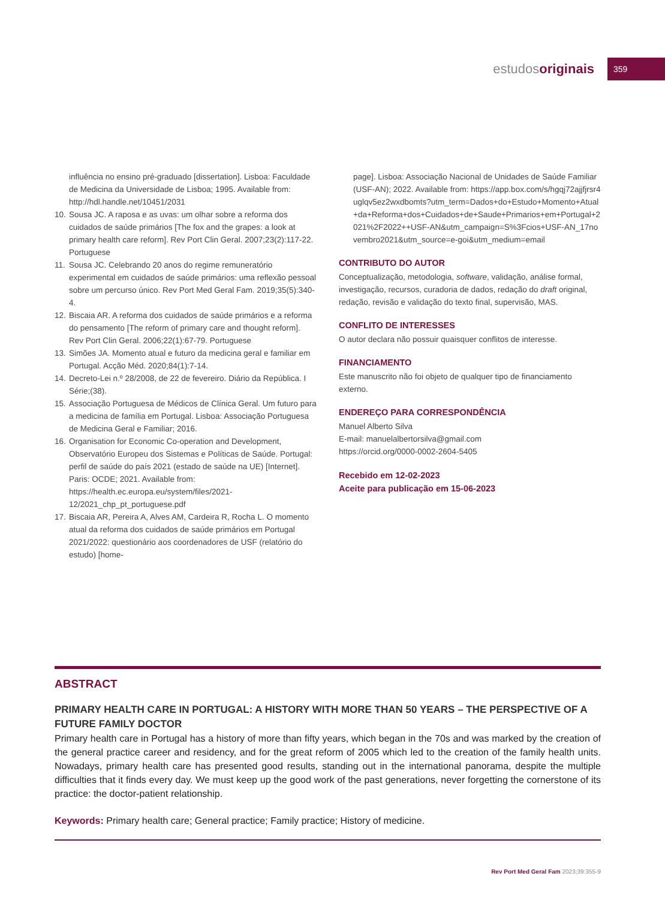estudosoriginais
359
influência no ensino pré-graduado [dissertation]. Lisboa: Faculdade de Medicina da Universidade de Lisboa; 1995. Available from: http://hdl.handle.net/10451/2031
10. Sousa JC. A raposa e as uvas: um olhar sobre a reforma dos cuidados de saúde primários [The fox and the grapes: a look at primary health care reform]. Rev Port Clin Geral. 2007;23(2):117-22. Portuguese
11. Sousa JC. Celebrando 20 anos do regime remuneratório experimental em cuidados de saúde primários: uma reflexão pessoal sobre um percurso único. Rev Port Med Geral Fam. 2019;35(5):340-4.
12. Biscaia AR. A reforma dos cuidados de saúde primários e a reforma do pensamento [The reform of primary care and thought reform]. Rev Port Clin Geral. 2006;22(1):67-79. Portuguese
13. Simões JA. Momento atual e futuro da medicina geral e familiar em Portugal. Acção Méd. 2020;84(1):7-14.
14. Decreto-Lei n.º 28/2008, de 22 de fevereiro. Diário da República. I Série;(38).
15. Associação Portuguesa de Médicos de Clínica Geral. Um futuro para a medicina de família em Portugal. Lisboa: Associação Portuguesa de Medicina Geral e Familiar; 2016.
16. Organisation for Economic Co-operation and Development, Observatório Europeu dos Sistemas e Políticas de Saúde. Portugal: perfil de saúde do país 2021 (estado de saúde na UE) [Internet]. Paris: OCDE; 2021. Available from: https://health.ec.europa.eu/system/files/2021-12/2021_chp_pt_portuguese.pdf
17. Biscaia AR, Pereira A, Alves AM, Cardeira R, Rocha L. O momento atual da reforma dos cuidados de saúde primários em Portugal 2021/2022: questionário aos coordenadores de USF (relatório do estudo) [home-
page]. Lisboa: Associação Nacional de Unidades de Saúde Familiar (USF-AN); 2022. Available from: https://app.box.com/s/hgqj72ajjfjrsr4uglqv5ez2wxdbomts?utm_term=Dados+do+Estudo+Momento+Atual+da+Reforma+dos+Cuidados+de+Saude+Primarios+em+Portugal+2021%2F2022++USF-AN&utm_campaign=S%3Fcios+USF-AN_17novembro2021&utm_source=e-goi&utm_medium=email
CONTRIBUTO DO AUTOR
Conceptualização, metodologia, software, validação, análise formal, investigação, recursos, curadoria de dados, redação do draft original, redação, revisão e validação do texto final, supervisão, MAS.
CONFLITO DE INTERESSES
O autor declara não possuir quaisquer conflitos de interesse.
FINANCIAMENTO
Este manuscrito não foi objeto de qualquer tipo de financiamento externo.
ENDEREÇO PARA CORRESPONDÊNCIA
Manuel Alberto Silva
E-mail: manuelalbertorsilva@gmail.com
https://orcid.org/0000-0002-2604-5405
Recebido em 12-02-2023
Aceite para publicação em 15-06-2023
ABSTRACT
PRIMARY HEALTH CARE IN PORTUGAL: A HISTORY WITH MORE THAN 50 YEARS – THE PERSPECTIVE OF A FUTURE FAMILY DOCTOR
Primary health care in Portugal has a history of more than fifty years, which began in the 70s and was marked by the creation of the general practice career and residency, and for the great reform of 2005 which led to the creation of the family health units. Nowadays, primary health care has presented good results, standing out in the international panorama, despite the multiple difficulties that it finds every day. We must keep up the good work of the past generations, never forgetting the cornerstone of its practice: the doctor-patient relationship.
Keywords: Primary health care; General practice; Family practice; History of medicine.
Rev Port Med Geral Fam 2023;39:355-9